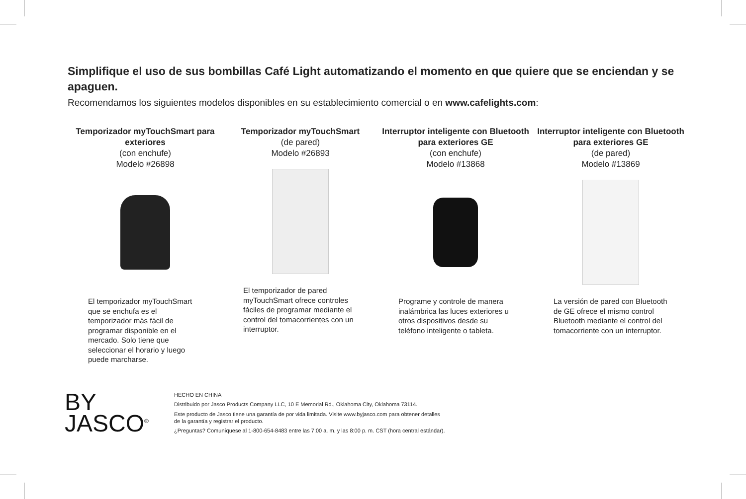Simplifique el uso de sus bombillas Café Light automatizando el momento en que quiere que se enciendan y se apaguen.
Recomendamos los siguientes modelos disponibles en su establecimiento comercial o en www.cafelights.com:
Temporizador myTouchSmart para exteriores
(con enchufe)
Modelo #26898
El temporizador myTouchSmart que se enchufa es el temporizador más fácil de programar disponible en el mercado. Solo tiene que seleccionar el horario y luego puede marcharse.
Temporizador myTouchSmart
(de pared)
Modelo #26893
El temporizador de pared myTouchSmart ofrece controles fáciles de programar mediante el control del tomacorrientes con un interruptor.
Interruptor inteligente con Bluetooth para exteriores GE
(con enchufe)
Modelo #13868
Programe y controle de manera inalámbrica las luces exteriores u otros dispositivos desde su teléfono inteligente o tableta.
Interruptor inteligente con Bluetooth para exteriores GE
(de pared)
Modelo #13869
La versión de pared con Bluetooth de GE ofrece el mismo control Bluetooth mediante el control del tomacorriente con un interruptor.
BY
JASCO<sup>®</sup>
HECHO EN CHINA
Distribuido por Jasco Products Company LLC, 10 E Memorial Rd., Oklahoma City, Oklahoma 73114.
Este producto de Jasco tiene una garantía de por vida limitada. Visite www.byjasco.com para obtener detalles
de la garantía y registrar el producto.
¿Preguntas? Comuníquese al 1-800-654-8483 entre las 7:00 a. m. y las 8:00 p. m. CST (hora central estándar).